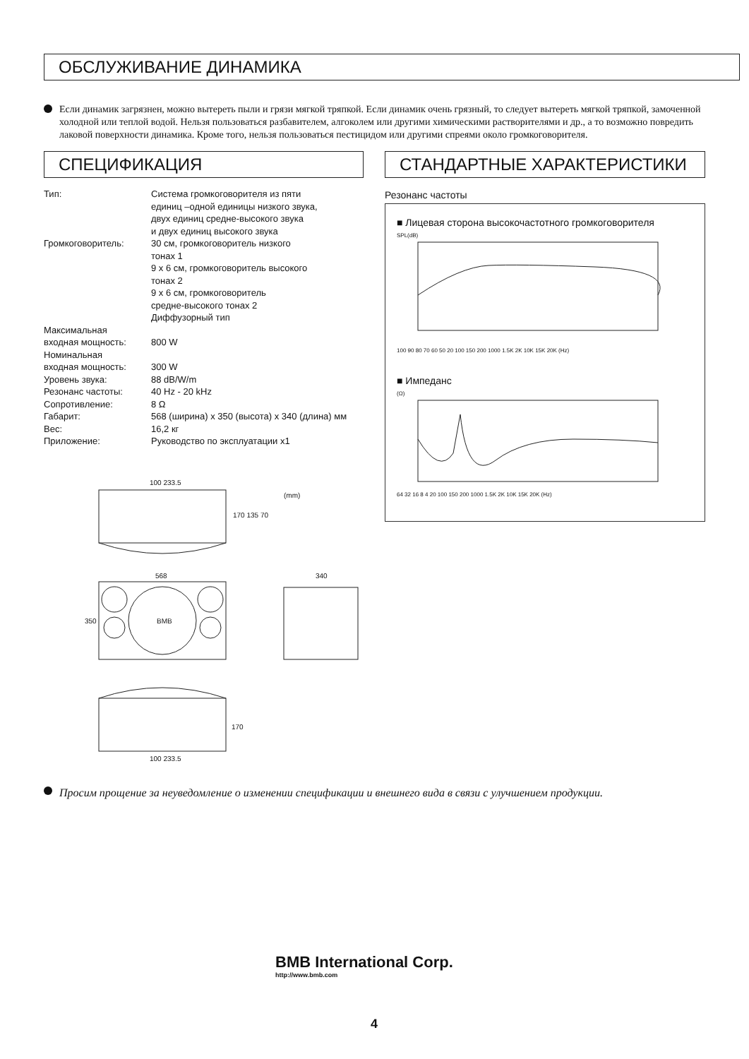ОБСЛУЖИВАНИЕ ДИНАМИКА
Если динамик загрязнен, можно вытереть пыли и грязи мягкой тряпкой. Если динамик очень грязный, то следует вытереть мягкой тряпкой, замоченной холодной или теплой водой. Нельзя пользоваться разбавителем, алгоколем или другими химическими растворителями и др., а то возможно повредить лаковой поверхности динамика. Кроме того, нельзя пользоваться пестицидом или другими спреями около громкоговорителя.
СПЕЦИФИКАЦИЯ
| Тип: | Система громкоговорителя из пяти единиц –одной единицы низкого звука, двух единиц средне-высокого звука и двух единиц высокого звука |
| Громкоговоритель: | 30 см, громкоговоритель низкого тонах 1 9 x 6 см, громкоговоритель высокого тонах 2 9 x 6 см, громкоговоритель средне-высокого тонах 2 Диффузорный тип |
| Максимальная входная мощность: | 800 W |
| Номинальная входная мощность: | 300 W |
| Уровень звука: | 88 dB/W/m |
| Резонанс частоты: | 40 Hz - 20 kHz |
| Сопротивление: | 8 Ω |
| Габарит: | 568 (ширина) x 350 (высота) x 340 (длина) мм |
| Вес: | 16,2 кг |
| Приложение: | Руководство по эксплуатации x1 |
100 233.5
(mm)
170 135 70
568 340
350 BMB
170
100 233.5
СТАНДАРТНЫЕ ХАРАКТЕРИСТИКИ
Резонанс частоты
■ Лицевая сторона высокочастотного громкоговорителя
SPL(dB)
100 90 80 70 60 50 20 100 150 200 1000 1.5K 2K 10K 15K 20K (Hz)
■ Импеданс
(Ω)
64 32 16 8 4 20 100 150 200 1000 1.5K 2K 10K 15K 20K (Hz)
Просим прощение за неуведомление о изменении спецификации и внешнего вида в связи с улучшением продукции.
BMB International Corp.
http://www.bmb.com
4